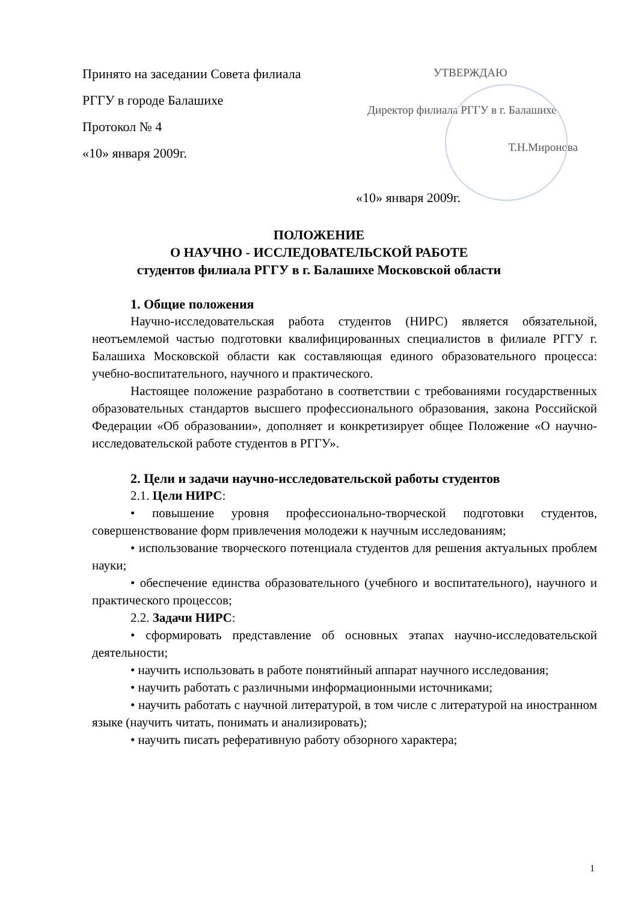Принято на заседании Совета филиала
РГГУ в городе Балашихе
Протокол № 4
«10» января 2009г.
УТВЕРЖДАЮ
Директор филиала РГГУ в г. Балашихе
Т.Н.Миронова
«10» января 2009г.
ПОЛОЖЕНИЕ
О НАУЧНО - ИССЛЕДОВАТЕЛЬСКОЙ РАБОТЕ
студентов филиала РГГУ в г. Балашихе Московской области
1. Общие положения
Научно-исследовательская работа студентов (НИРС) является обязательной, неотъемлемой частью подготовки квалифицированных специалистов в филиале РГГУ г. Балашиха Московской области как составляющая единого образовательного процесса: учебно-воспитательного, научного и практического.
Настоящее положение разработано в соответствии с требованиями государственных образовательных стандартов высшего профессионального образования, закона Российской Федерации «Об образовании», дополняет и конкретизирует общее Положение «О научно-исследовательской работе студентов в РГГУ».
2. Цели и задачи научно-исследовательской работы студентов
2.1. Цели НИРС:
• повышение уровня профессионально-творческой подготовки студентов, совершенствование форм привлечения молодежи к научным исследованиям;
• использование творческого потенциала студентов для решения актуальных проблем науки;
• обеспечение единства образовательного (учебного и воспитательного), научного и практического процессов;
2.2. Задачи НИРС:
• сформировать представление об основных этапах научно-исследовательской деятельности;
• научить использовать в работе понятийный аппарат научного исследования;
• научить работать с различными информационными источниками;
• научить работать с научной литературой, в том числе с литературой на иностранном языке (научить читать, понимать и анализировать);
• научить писать реферативную работу обзорного характера;
1